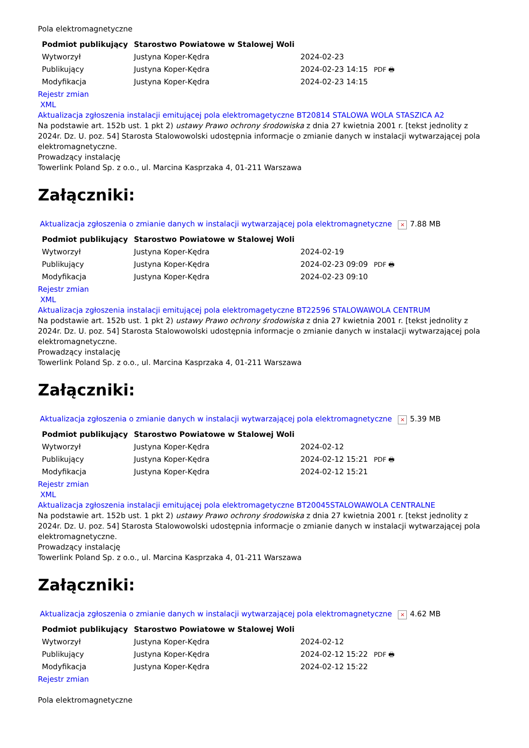Pola elektromagnetyczne
| Podmiot publikujący | Starostwo Powiatowe w Stalowej Woli | | |
| Wytworzył | Justyna Koper-Kędra | 2024-02-23 | PDF 🖶 |
| Publikujący | Justyna Koper-Kędra | 2024-02-23 14:15 | |
| Modyfikacja | Justyna Koper-Kędra | 2024-02-23 14:15 | |
Rejestr zmian
XML
Aktualizacja zgłoszenia instalacji emitującej pola elektromagetyczne BT20814 STALOWA WOLA STASZICA A2
Na podstawie art. 152b ust. 1 pkt 2) ustawy Prawo ochrony środowiska z dnia 27 kwietnia 2001 r. [tekst jednolity z 2024r. Dz. U. poz. 54] Starosta Stalowowolski udostępnia informacje o zmianie danych w instalacji wytwarzającej pola elektromagnetyczne.
Prowadzący instalację
Towerlink Poland Sp. z o.o., ul. Marcina Kasprzaka 4, 01-211 Warszawa
Załączniki:
Aktualizacja zgłoszenia o zmianie danych w instalacji wytwarzającej pola elektromagnetyczne × 7.88 MB
| Podmiot publikujący | Starostwo Powiatowe w Stalowej Woli | | |
| Wytworzył | Justyna Koper-Kędra | 2024-02-19 | PDF 🖶 |
| Publikujący | Justyna Koper-Kędra | 2024-02-23 09:09 | |
| Modyfikacja | Justyna Koper-Kędra | 2024-02-23 09:10 | |
Rejestr zmian
XML
Aktualizacja zgłoszenia instalacji emitującej pola elektromagetyczne BT22596 STALOWAWOLA CENTRUM
Na podstawie art. 152b ust. 1 pkt 2) ustawy Prawo ochrony środowiska z dnia 27 kwietnia 2001 r. [tekst jednolity z 2024r. Dz. U. poz. 54] Starosta Stalowowolski udostępnia informacje o zmianie danych w instalacji wytwarzającej pola elektromagnetyczne.
Prowadzący instalację
Towerlink Poland Sp. z o.o., ul. Marcina Kasprzaka 4, 01-211 Warszawa
Załączniki:
Aktualizacja zgłoszenia o zmianie danych w instalacji wytwarzającej pola elektromagnetyczne × 5.39 MB
| Podmiot publikujący | Starostwo Powiatowe w Stalowej Woli | | |
| Wytworzył | Justyna Koper-Kędra | 2024-02-12 | PDF 🖶 |
| Publikujący | Justyna Koper-Kędra | 2024-02-12 15:21 | |
| Modyfikacja | Justyna Koper-Kędra | 2024-02-12 15:21 | |
Rejestr zmian
XML
Aktualizacja zgłoszenia instalacji emitującej pola elektromagetyczne BT20045STALOWAWOLA CENTRALNE
Na podstawie art. 152b ust. 1 pkt 2) ustawy Prawo ochrony środowiska z dnia 27 kwietnia 2001 r. [tekst jednolity z 2024r. Dz. U. poz. 54] Starosta Stalowowolski udostępnia informacje o zmianie danych w instalacji wytwarzającej pola elektromagnetyczne.
Prowadzący instalację
Towerlink Poland Sp. z o.o., ul. Marcina Kasprzaka 4, 01-211 Warszawa
Załączniki:
Aktualizacja zgłoszenia o zmianie danych w instalacji wytwarzającej pola elektromagnetyczne × 4.62 MB
| Podmiot publikujący | Starostwo Powiatowe w Stalowej Woli | | |
| Wytworzył | Justyna Koper-Kędra | 2024-02-12 | PDF 🖶 |
| Publikujący | Justyna Koper-Kędra | 2024-02-12 15:22 | |
| Modyfikacja | Justyna Koper-Kędra | 2024-02-12 15:22 | |
Rejestr zmian
Pola elektromagnetyczne